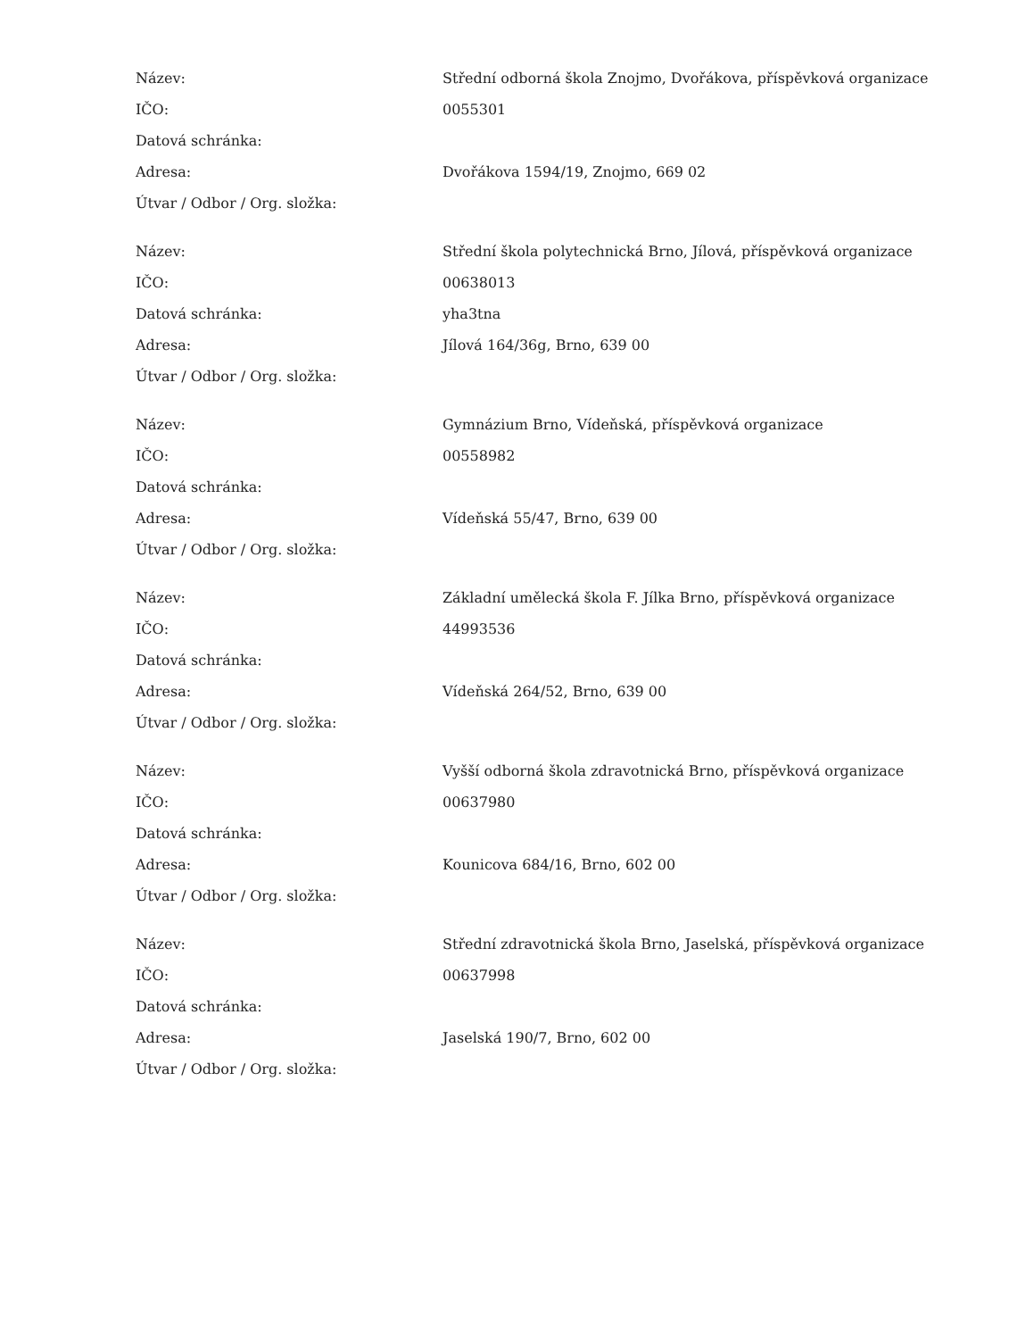| Název: | Střední odborná škola Znojmo, Dvořákova, příspěvková organizace |
| IČO: | 0055301 |
| Datová schránka: | |
| Adresa: | Dvořákova 1594/19, Znojmo, 669 02 |
| Útvar / Odbor / Org. složka: | |
| Název: | Střední škola polytechnická Brno, Jílová, příspěvková organizace |
| IČO: | 00638013 |
| Datová schránka: | yha3tna |
| Adresa: | Jílová 164/36g, Brno, 639 00 |
| Útvar / Odbor / Org. složka: | |
| Název: | Gymnázium Brno, Vídeňská, příspěvková organizace |
| IČO: | 00558982 |
| Datová schránka: | |
| Adresa: | Vídeňská 55/47, Brno, 639 00 |
| Útvar / Odbor / Org. složka: | |
| Název: | Základní umělecká škola F. Jílka Brno, příspěvková organizace |
| IČO: | 44993536 |
| Datová schránka: | |
| Adresa: | Vídeňská 264/52, Brno, 639 00 |
| Útvar / Odbor / Org. složka: | |
| Název: | Vyšší odborná škola zdravotnická Brno, příspěvková organizace |
| IČO: | 00637980 |
| Datová schránka: | |
| Adresa: | Kounicova 684/16, Brno, 602 00 |
| Útvar / Odbor / Org. složka: | |
| Název: | Střední zdravotnická škola Brno, Jaselská, příspěvková organizace |
| IČO: | 00637998 |
| Datová schránka: | |
| Adresa: | Jaselská 190/7, Brno, 602 00 |
| Útvar / Odbor / Org. složka: | |